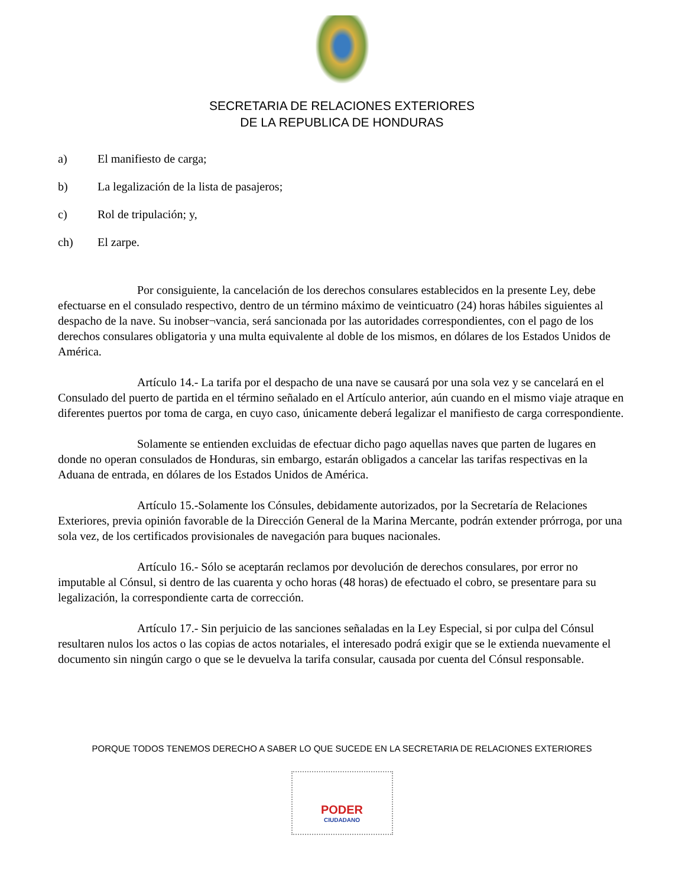SECRETARIA DE RELACIONES EXTERIORES
DE LA REPUBLICA DE HONDURAS
a) El manifiesto de carga;
b) La legalización de la lista de pasajeros;
c) Rol de tripulación; y,
ch) El zarpe.
Por consiguiente, la cancelación de los derechos consulares establecidos en la presente Ley, debe efectuarse en el consulado respectivo, dentro de un término máximo de veinticuatro (24) horas hábiles siguientes al despacho de la nave. Su inobser¬vancia, será sancionada por las autoridades correspondientes, con el pago de los derechos consulares obligatoria y una multa equivalente al doble de los mismos, en dólares de los Estados Unidos de América.
Artículo 14.- La tarifa por el despacho de una nave se causará por una sola vez y se cancelará en el Consulado del puerto de partida en el término señalado en el Artículo anterior, aún cuando en el mismo viaje atraque en diferentes puertos por toma de carga, en cuyo caso, únicamente deberá legalizar el manifiesto de carga correspondiente.
Solamente se entienden excluidas de efectuar dicho pago aquellas naves que parten de lugares en donde no operan consulados de Honduras, sin embargo, estarán obligados a cancelar las tarifas respectivas en la Aduana de entrada, en dólares de los Estados Unidos de América.
Artículo 15.-Solamente los Cónsules, debidamente autorizados, por la Secretaría de Relaciones Exteriores, previa opinión favorable de la Dirección General de la Marina Mercante, podrán extender prórroga, por una sola vez, de los certificados provisionales de navegación para buques nacionales.
Artículo 16.- Sólo se aceptarán reclamos por devolución de derechos consulares, por error no imputable al Cónsul, si dentro de las cuarenta y ocho horas (48 horas) de efectuado el cobro, se presentare para su legalización, la correspondiente carta de corrección.
Artículo 17.- Sin perjuicio de las sanciones señaladas en la Ley Especial, si por culpa del Cónsul resultaren nulos los actos o las copias de actos notariales, el interesado podrá exigir que se le extienda nuevamente el documento sin ningún cargo o que se le devuelva la tarifa consular, causada por cuenta del Cónsul responsable.
PORQUE TODOS TENEMOS DERECHO A SABER LO QUE SUCEDE EN LA SECRETARIA DE RELACIONES EXTERIORES
PODER
CIUDADANO